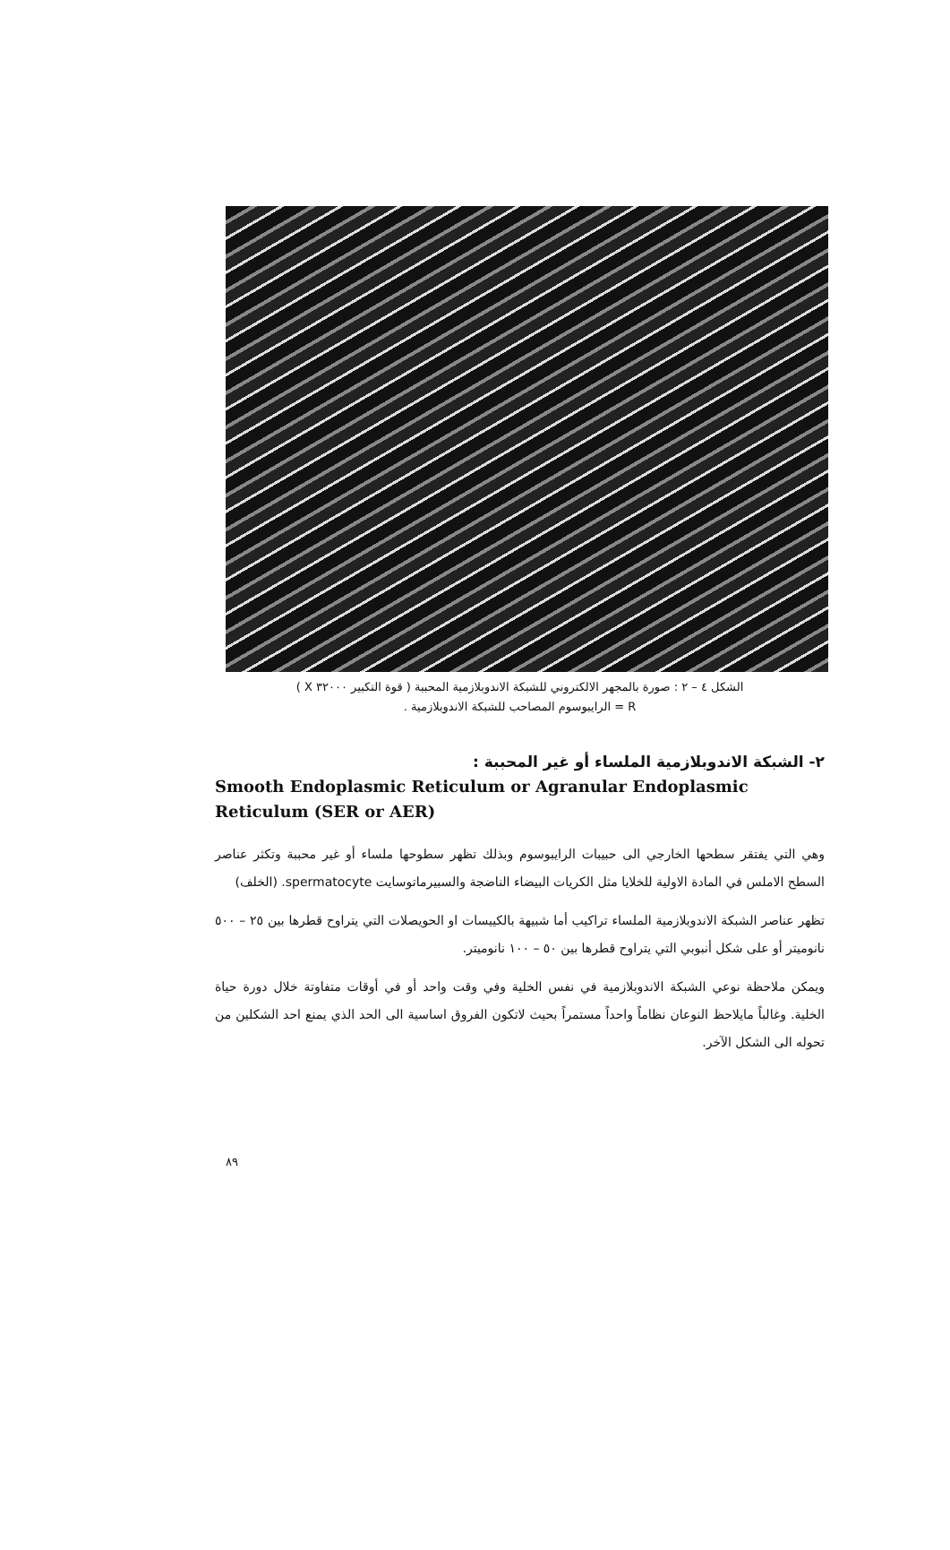الشكل ٤ – ٢ : صورة بالمجهر الالكتروني للشبكة الاندوبلازمية المحببة ( قوة التكبير ٣٢٠٠٠ X )
R = الرايبوسوم المصاحب للشبكة الاندوبلازمية .
٢- الشبكة الاندوبلازمية الملساء أو غير المحببة :
Smooth Endoplasmic Reticulum or Agranular Endoplasmic Reticulum (SER or AER)
وهي التي يفتقر سطحها الخارجي الى حبيبات الرايبوسوم وبذلك تظهر سطوحها ملساء أو غير محببة وتكثر عناصر السطح الاملس في المادة الاولية للخلايا مثل الكريات البيضاء الناضجة والسبيرماتوسايت spermatocyte. (الخلف)
تظهر عناصر الشبكة الاندوبلازمية الملساء تراكيب أما شبيهة بالكييسات او الحويصلات التي يتراوح قطرها بين ٢٥ – ٥٠٠ نانوميتر أو على شكل أنبوبي التي يتراوح قطرها بين ٥٠ – ١٠٠ نانوميتر.
ويمكن ملاحظة نوعي الشبكة الاندوبلازمية في نفس الخلية وفي وقت واحد أو في أوقات متفاوتة خلال دورة حياة الخلية. وغالباً مايلاحظ النوعان نظاماً واحداً مستمراً بحيث لاتكون الفروق اساسية الى الحد الذي يمنع احد الشكلين من تحوله الى الشكل الآخر.
٨٩